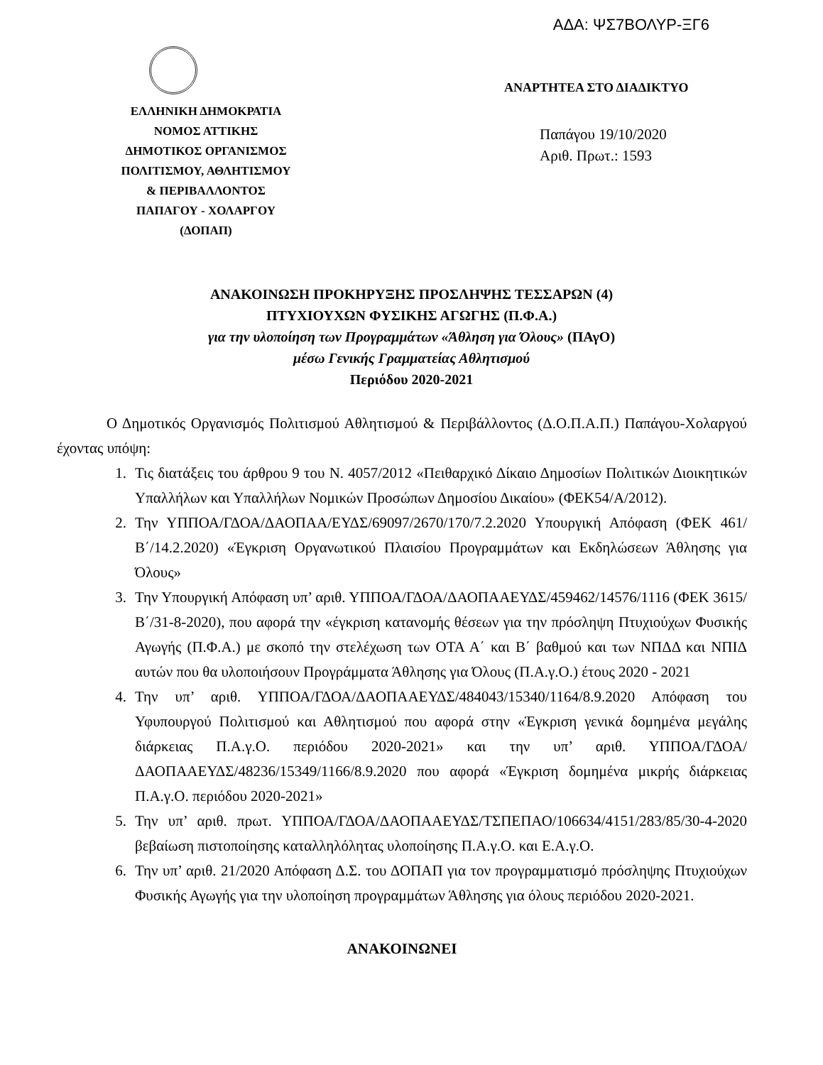ΑΔΑ: ΨΣ7ΒΟΛΥΡ-ΞΓ6
ΕΛΛΗΝΙΚΗ ΔΗΜΟΚΡΑΤΙΑ
ΝΟΜΟΣ ΑΤΤΙΚΗΣ
ΔΗΜΟΤΙΚΟΣ ΟΡΓΑΝΙΣΜΟΣ
ΠΟΛΙΤΙΣΜΟΥ, ΑΘΛΗΤΙΣΜΟΥ
& ΠΕΡΙΒΑΛΛΟΝΤΟΣ
ΠΑΠΑΓΟΥ - ΧΟΛΑΡΓΟΥ
(ΔΟΠΑΠ)
ΑΝΑΡΤΗΤΕΑ ΣΤΟ ΔΙΑΔΙΚΤΥΟ
Παπάγου 19/10/2020
Αριθ. Πρωτ.: 1593
ΑΝΑΚΟΙΝΩΣΗ ΠΡΟΚΗΡΥΞΗΣ ΠΡΟΣΛΗΨΗΣ ΤΕΣΣΑΡΩΝ (4)
ΠΤΥΧΙΟΥΧΩΝ ΦΥΣΙΚΗΣ ΑΓΩΓΗΣ (Π.Φ.Α.)
για την υλοποίηση των Προγραμμάτων «Άθληση για Όλους» (ΠΑγΟ)
μέσω Γενικής Γραμματείας Αθλητισμού
Περιόδου 2020-2021
Ο Δημοτικός Οργανισμός Πολιτισμού Αθλητισμού & Περιβάλλοντος (Δ.Ο.Π.Α.Π.) Παπάγου-Χολαργού έχοντας υπόψη:
1. Τις διατάξεις του άρθρου 9 του Ν. 4057/2012 «Πειθαρχικό Δίκαιο Δημοσίων Πολιτικών Διοικητικών Υπαλλήλων και Υπαλλήλων Νομικών Προσώπων Δημοσίου Δικαίου» (ΦΕΚ54/Α/2012).
2. Την ΥΠΠΟΑ/ΓΔΟΑ/ΔΑΟΠΑΑ/ΕΥΔΣ/69097/2670/170/7.2.2020 Υπουργική Απόφαση (ΦΕΚ 461/Β΄/14.2.2020) «Έγκριση Οργανωτικού Πλαισίου Προγραμμάτων και Εκδηλώσεων Άθλησης για Όλους»
3. Την Υπουργική Απόφαση υπ’ αριθ. ΥΠΠΟΑ/ΓΔΟΑ/ΔΑΟΠΑΑΕΥΔΣ/459462/14576/1116 (ΦΕΚ 3615/Β΄/31-8-2020), που αφορά την «έγκριση κατανομής θέσεων για την πρόσληψη Πτυχιούχων Φυσικής Αγωγής (Π.Φ.Α.) με σκοπό την στελέχωση των ΟΤΑ Α΄ και Β΄ βαθμού και των ΝΠΔΔ και ΝΠΙΔ αυτών που θα υλοποιήσουν Προγράμματα Άθλησης για Όλους (Π.Α.γ.Ο.) έτους 2020 - 2021
4. Την υπ’ αριθ. ΥΠΠΟΑ/ΓΔΟΑ/ΔΑΟΠΑΑΕΥΔΣ/484043/15340/1164/8.9.2020 Απόφαση του Υφυπουργού Πολιτισμού και Αθλητισμού που αφορά στην «Έγκριση γενικά δομημένα μεγάλης διάρκειας Π.Α.γ.Ο. περιόδου 2020-2021» και την υπ’ αριθ. ΥΠΠΟΑ/ΓΔΟΑ/ΔΑΟΠΑΑΕΥΔΣ/48236/15349/1166/8.9.2020 που αφορά «Έγκριση δομημένα μικρής διάρκειας Π.Α.γ.Ο. περιόδου 2020-2021»
5. Την υπ’ αριθ. πρωτ. ΥΠΠΟΑ/ΓΔΟΑ/ΔΑΟΠΑΑΕΥΔΣ/ΤΣΠΕΠΑΟ/106634/4151/283/85/30-4-2020 βεβαίωση πιστοποίησης καταλληλόλητας υλοποίησης Π.Α.γ.Ο. και Ε.Α.γ.Ο.
6. Την υπ’ αριθ. 21/2020 Απόφαση Δ.Σ. του ΔΟΠΑΠ για τον προγραμματισμό πρόσληψης Πτυχιούχων Φυσικής Αγωγής για την υλοποίηση προγραμμάτων Άθλησης για όλους περιόδου 2020-2021.
ΑΝΑΚΟΙΝΩΝΕΙ